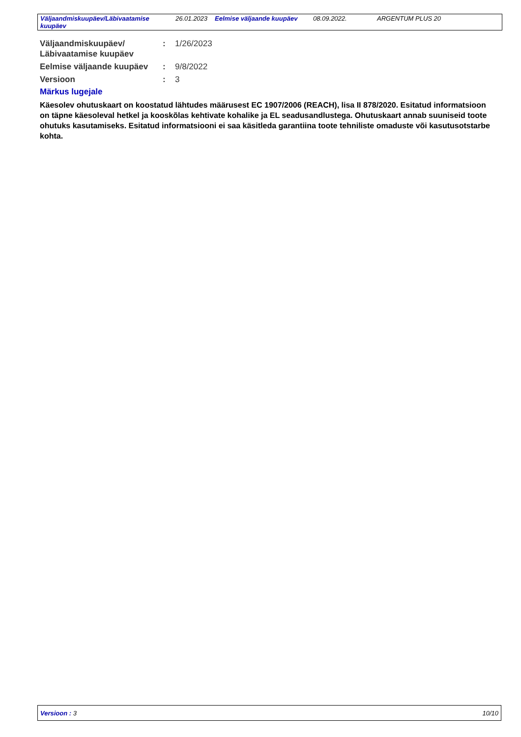Väljaandmiskuupäev/Läbivaatamise kuupäev
26.01.2023
Eelmise väljaande kuupäev
08.09.2022. ARGENTUM PLUS 20
Väljaandmiskuupäev/ Läbivaatamise kuupäev
: 1/26/2023
Eelmise väljaande kuupäev
: 9/8/2022
Versioon : 3
Märkus lugejale
Käesolev ohutuskaart on koostatud lähtudes määrusest EC 1907/2006 (REACH), lisa II 878/2020. Esitatud informatsioon on täpne käesoleval hetkel ja kooskõlas kehtivate kohalike ja EL seadusandlustega. Ohutuskaart annab suuniseid toote ohutuks kasutamiseks. Esitatud informatsiooni ei saa käsitleda garantiina toote tehniliste omaduste või kasutusotstarbe kohta.
Versioon : 3 10/10